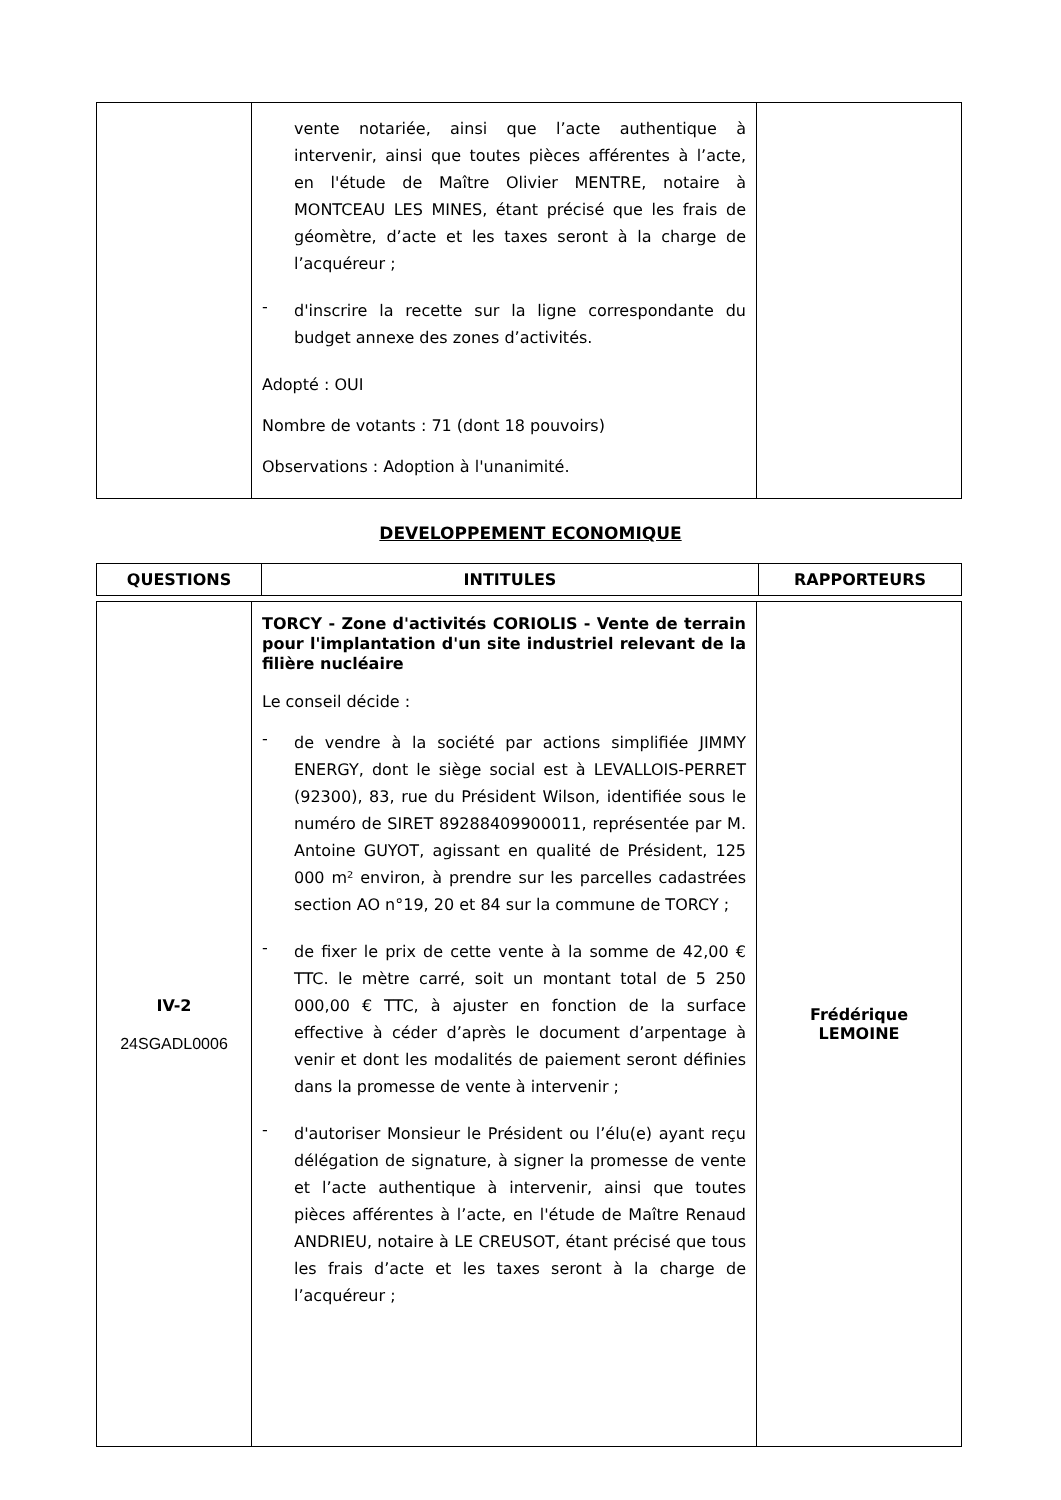| | vente notariée, ainsi que l’acte authentique à intervenir, ainsi que toutes pièces afférentes à l’acte, en l'étude de Maître Olivier MENTRE, notaire à MONTCEAU LES MINES, étant précisé que les frais de géomètre, d’acte et les taxes seront à la charge de l’acquéreur ; - d'inscrire la recette sur la ligne correspondante du budget annexe des zones d’activités. Adopté : OUI Nombre de votants : 71 (dont 18 pouvoirs) Observations : Adoption à l'unanimité. | |
DEVELOPPEMENT ECONOMIQUE
| QUESTIONS | INTITULES | RAPPORTEURS |
| --- | --- | --- |
| IV-2 24SGADL0006 | TORCY - Zone d'activités CORIOLIS - Vente de terrain pour l'implantation d'un site industriel relevant de la filière nucléaire Le conseil décide : - de vendre à la société par actions simplifiée JIMMY ENERGY, dont le siège social est à LEVALLOIS-PERRET (92300), 83, rue du Président Wilson, identifiée sous le numéro de SIRET 89288409900011, représentée par M. Antoine GUYOT, agissant en qualité de Président, 125 000 m² environ, à prendre sur les parcelles cadastrées section AO n°19, 20 et 84 sur la commune de TORCY ; - de fixer le prix de cette vente à la somme de 42,00 € TTC. le mètre carré, soit un montant total de 5 250 000,00 € TTC, à ajuster en fonction de la surface effective à céder d’après le document d’arpentage à venir et dont les modalités de paiement seront définies dans la promesse de vente à intervenir ; - d'autoriser Monsieur le Président ou l’élu(e) ayant reçu délégation de signature, à signer la promesse de vente et l’acte authentique à intervenir, ainsi que toutes pièces afférentes à l’acte, en l'étude de Maître Renaud ANDRIEU, notaire à LE CREUSOT, étant précisé que tous les frais d’acte et les taxes seront à la charge de l’acquéreur ; | Frédérique LEMOINE |